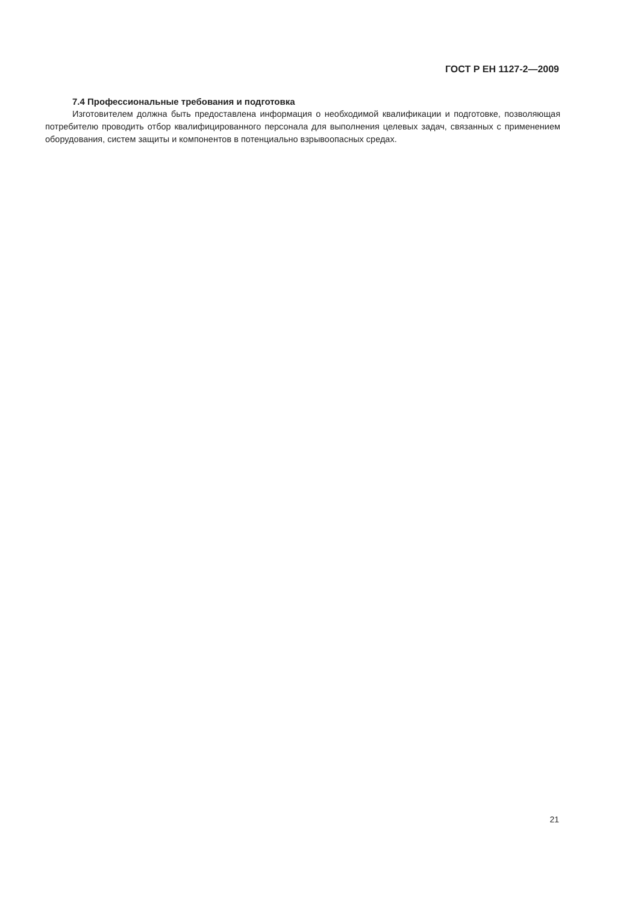ГОСТ Р ЕН 1127-2—2009
7.4 Профессиональные требования и подготовка
Изготовителем должна быть предоставлена информация о необходимой квалификации и подготовке, позволяющая потребителю проводить отбор квалифицированного персонала для выполнения целевых задач, связанных с применением оборудования, систем защиты и компонентов в потенциально взрывоопасных средах.
21